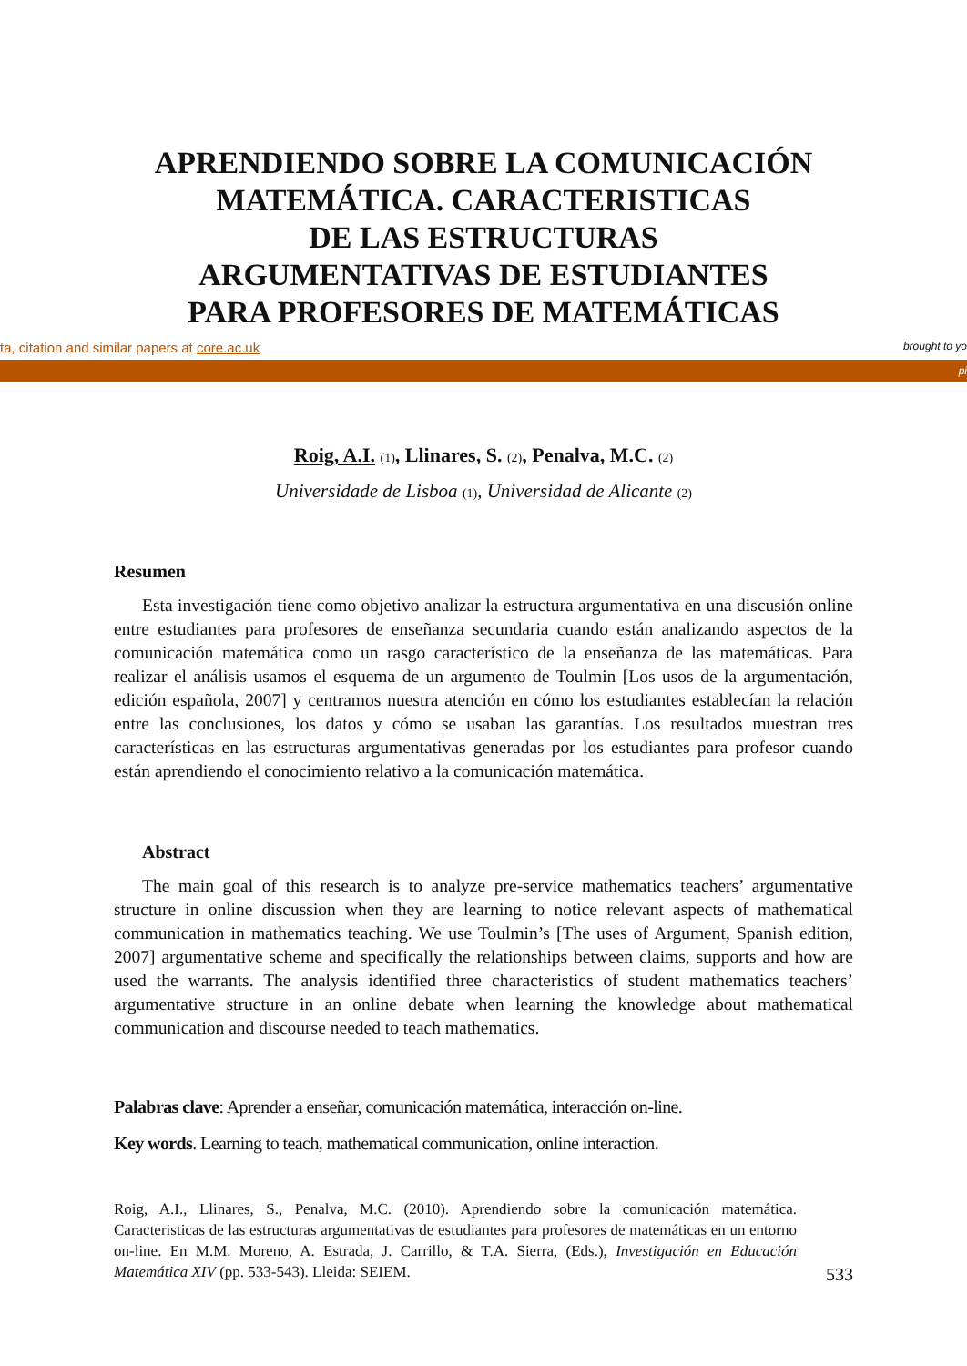APRENDIENDO SOBRE LA COMUNICACIÓN
MATEMÁTICA. CARACTERISTICAS
DE LAS ESTRUCTURAS
ARGUMENTATIVAS DE ESTUDIANTES
PARA PROFESORES DE MATEMÁTICAS
ta, citation and similar papers at core.ac.uk brought to yo
pi
Roig, A.I. (1), Llinares, S. (2), Penalva, M.C. (2)
Universidade de Lisboa (1), Universidad de Alicante (2)
Resumen
Esta investigación tiene como objetivo analizar la estructura argumentativa en una discusión online entre estudiantes para profesores de enseñanza secundaria cuando están analizando aspectos de la comunicación matemática como un rasgo característico de la enseñanza de las matemáticas. Para realizar el análisis usamos el esquema de un argumento de Toulmin [Los usos de la argumentación, edición española, 2007] y centramos nuestra atención en cómo los estudiantes establecían la relación entre las conclusiones, los datos y cómo se usaban las garantías. Los resultados muestran tres características en las estructuras argumentativas generadas por los estudiantes para profesor cuando están aprendiendo el conocimiento relativo a la comunicación matemática.
Abstract
The main goal of this research is to analyze pre-service mathematics teachers’ argumentative structure in online discussion when they are learning to notice relevant aspects of mathematical communication in mathematics teaching. We use Toulmin’s [The uses of Argument, Spanish edition, 2007] argumentative scheme and specifically the relationships between claims, supports and how are used the warrants. The analysis identified three characteristics of student mathematics teachers’ argumentative structure in an online debate when learning the knowledge about mathematical communication and discourse needed to teach mathematics.
Palabras clave: Aprender a enseñar, comunicación matemática, interacción on-line.
Key words. Learning to teach, mathematical communication, online interaction.
Roig, A.I., Llinares, S., Penalva, M.C. (2010). Aprendiendo sobre la comunicación matemática. Caracteristicas de las estructuras argumentativas de estudiantes para profesores de matemáticas en un entorno on-line. En M.M. Moreno, A. Estrada, J. Carrillo, & T.A. Sierra, (Eds.), Investigación en Educación Matemática XIV (pp. 533-543). Lleida: SEIEM.
533